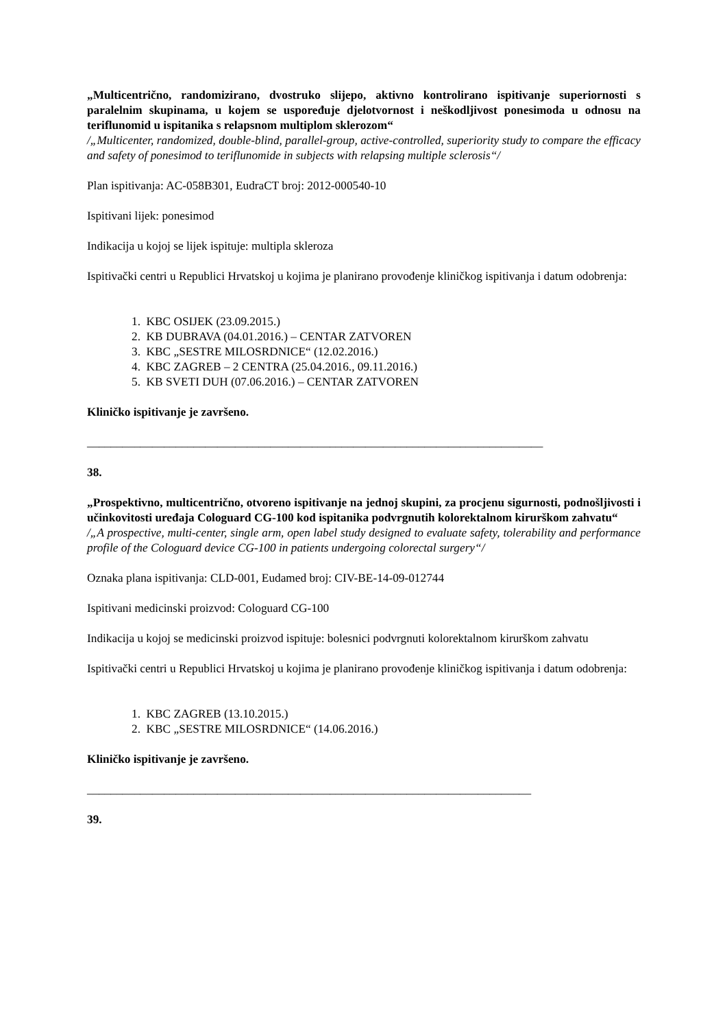„Multicentrično, randomizirano, dvostruko slijepo, aktivno kontrolirano ispitivanje superiornosti s paralelnim skupinama, u kojem se uspoređuje djelotvornost i neškodljivost ponesimoda u odnosu na teriflunomid u ispitanika s relapsnom multiplom sklerozom“
/„Multicenter, randomized, double-blind, parallel-group, active-controlled, superiority study to compare the efficacy and safety of ponesimod to teriflunomide in subjects with relapsing multiple sclerosis“/
Plan ispitivanja: AC-058B301, EudraCT broj: 2012-000540-10
Ispitivani lijek: ponesimod
Indikacija u kojoj se lijek ispituje: multipla skleroza
Ispitivački centri u Republici Hrvatskoj u kojima je planirano provođenje kliničkog ispitivanja i datum odobrenja:
1. KBC OSIJEK (23.09.2015.)
2. KB DUBRAVA (04.01.2016.) – CENTAR ZATVOREN
3. KBC „SESTRE MILOSRDNICE“ (12.02.2016.)
4. KBC ZAGREB – 2 CENTRA (25.04.2016., 09.11.2016.)
5. KB SVETI DUH (07.06.2016.) – CENTAR ZATVOREN
Kliničko ispitivanje je završeno.
_____________________________________________________________________________
38.
„Prospektivno, multicentrično, otvoreno ispitivanje na jednoj skupini, za procjenu sigurnosti, podnošljivosti i učinkovitosti uređaja Cologuard CG-100 kod ispitanika podvrgnutih kolorektalnom kirurškom zahvatu“
/„A prospective, multi-center, single arm, open label study designed to evaluate safety, tolerability and performance profile of the Cologuard device CG-100 in patients undergoing colorectal surgery“/
Oznaka plana ispitivanja: CLD-001, Eudamed broj: CIV-BE-14-09-012744
Ispitivani medicinski proizvod: Cologuard CG-100
Indikacija u kojoj se medicinski proizvod ispituje: bolesnici podvrgnuti kolorektalnom kirurškom zahvatu
Ispitivački centri u Republici Hrvatskoj u kojima je planirano provođenje kliničkog ispitivanja i datum odobrenja:
1. KBC ZAGREB (13.10.2015.)
2. KBC „SESTRE MILOSRDNICE“ (14.06.2016.)
Kliničko ispitivanje je završeno.
___________________________________________________________________________
39.